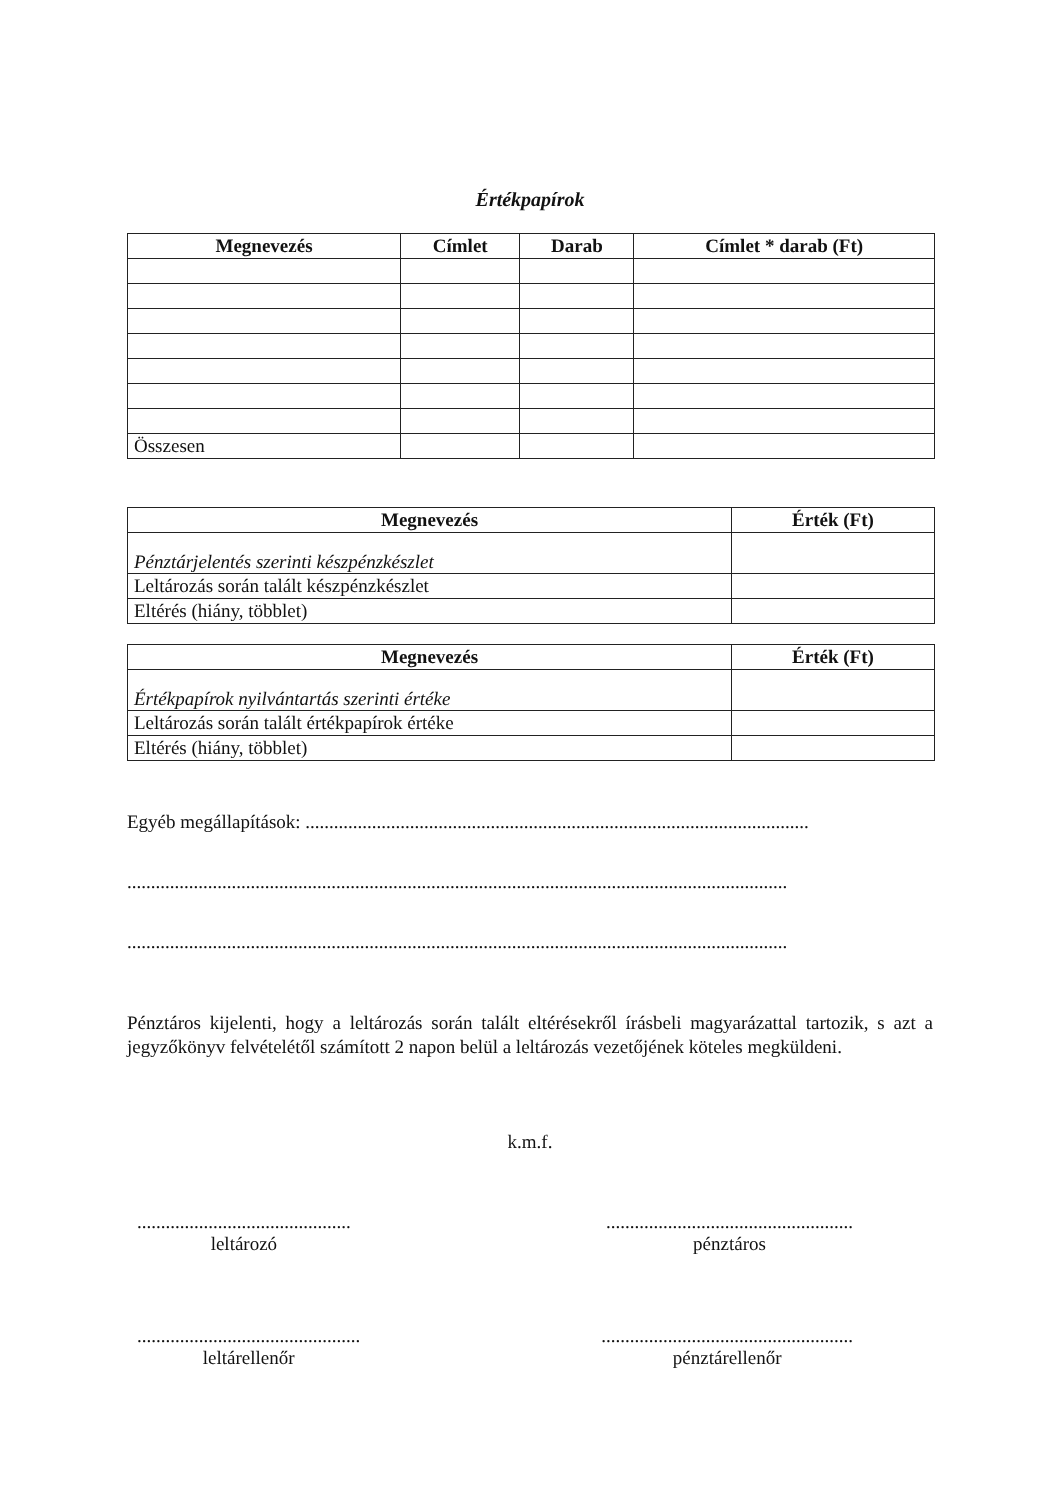Értékpapírok
| Megnevezés | Címlet | Darab | Címlet * darab (Ft) |
| --- | --- | --- | --- |
| Összesen | | | |
| Megnevezés | Érték (Ft) |
| --- | --- |
| Pénztárjelentés szerinti készpénzkészlet | |
| Leltározás során talált készpénzkészlet | |
| Eltérés (hiány, többlet) | |
| Megnevezés | Érték (Ft) |
| --- | --- |
| Értékpapírok nyilvántartás szerinti értéke | |
| Leltározás során talált értékpapírok értéke | |
| Eltérés (hiány, többlet) | |
Egyéb megállapítások: ..........................................................................................................
...........................................................................................................................................
...........................................................................................................................................
Pénztáros kijelenti, hogy a leltározás során talált eltérésekről írásbeli magyarázattal tartozik, s azt a jegyzőkönyv felvételétől számított 2 napon belül a leltározás vezetőjének köteles megküldeni.
k.m.f.
.............................................
leltározó
....................................................
pénztáros
...............................................
leltárellenőr
.....................................................
pénztárellenőr